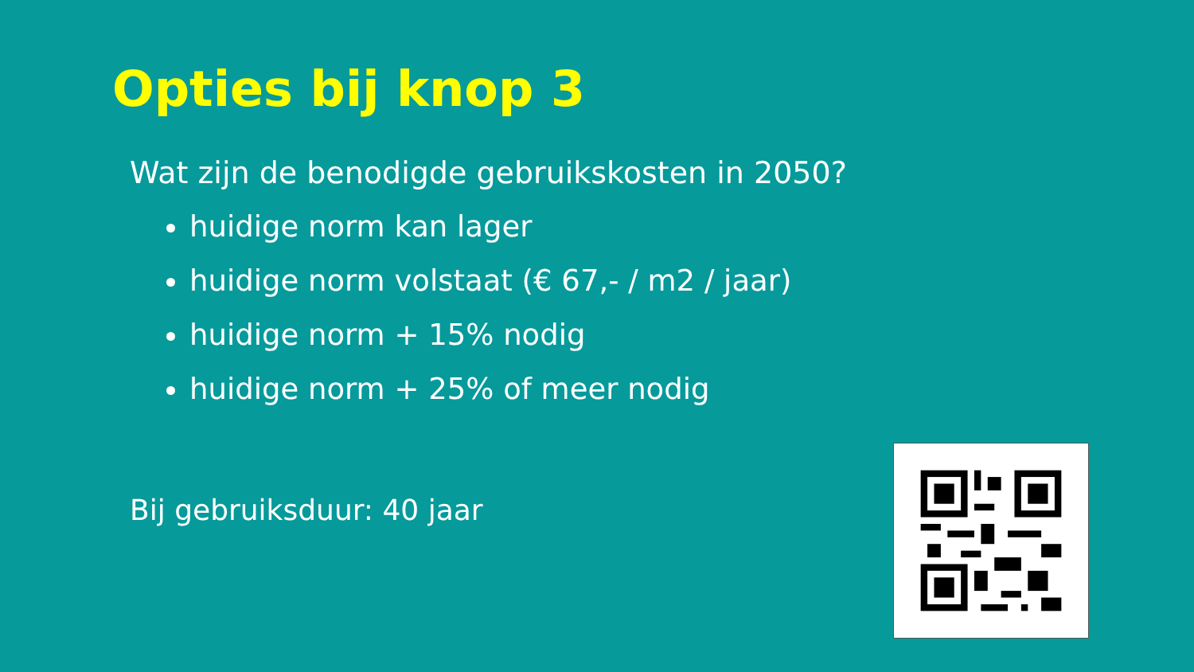Opties bij knop 3
Wat zijn de benodigde gebruikskosten in 2050?
huidige norm kan lager
huidige norm volstaat (€ 67,- / m2 / jaar)
huidige norm + 15% nodig
huidige norm + 25% of meer nodig
Bij gebruiksduur: 40 jaar